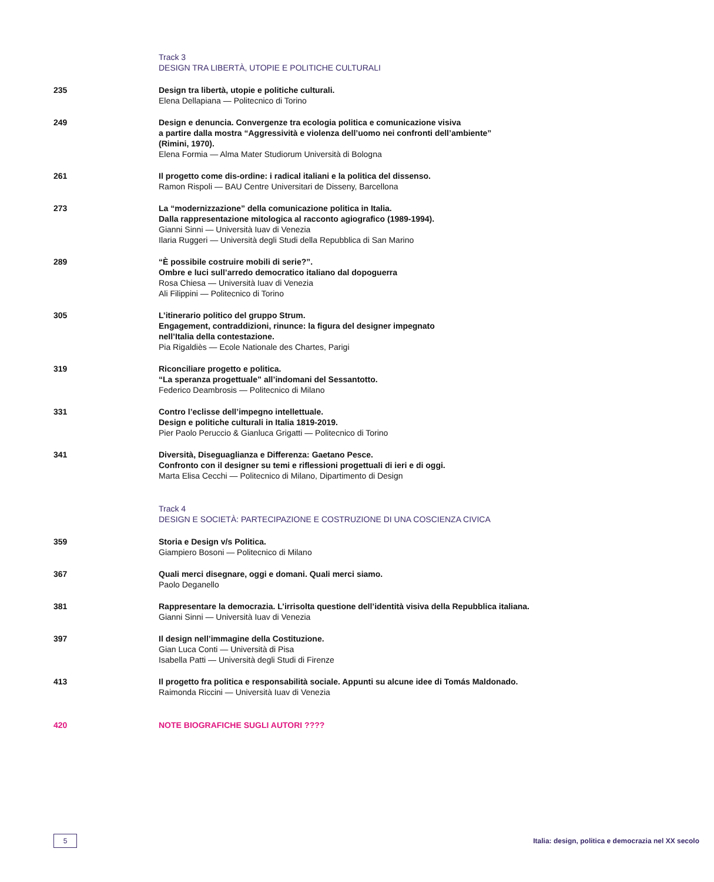Track 3
DESIGN TRA LIBERTÀ, UTOPIE E POLITICHE CULTURALI
235 Design tra libertà, utopie e politiche culturali.
Elena Dellapiana — Politecnico di Torino
249 Design e denuncia. Convergenze tra ecologia politica e comunicazione visiva
a partire dalla mostra “Aggressività e violenza dell’uomo nei confronti dell’ambiente”
(Rimini, 1970).
Elena Formia — Alma Mater Studiorum Università di Bologna
261 Il progetto come dis-ordine: i radical italiani e la politica del dissenso.
Ramon Rispoli — BAU Centre Universitari de Disseny, Barcellona
273 La “modernizzazione” della comunicazione politica in Italia.
Dalla rappresentazione mitologica al racconto agiografico (1989-1994).
Gianni Sinni — Università Iuav di Venezia
Ilaria Ruggeri — Università degli Studi della Repubblica di San Marino
289 “È possibile costruire mobili di serie?”.
Ombre e luci sull’arredo democratico italiano dal dopoguerra
Rosa Chiesa — Università Iuav di Venezia
Ali Filippini — Politecnico di Torino
305 L’itinerario politico del gruppo Strum.
Engagement, contraddizioni, rinunce: la figura del designer impegnato
nell’Italia della contestazione.
Pia Rigaldiès — Ecole Nationale des Chartes, Parigi
319 Riconciliare progetto e politica.
“La speranza progettuale” all’indomani del Sessantotto.
Federico Deambrosis — Politecnico di Milano
331 Contro l’eclisse dell’impegno intellettuale.
Design e politiche culturali in Italia 1819-2019.
Pier Paolo Peruccio & Gianluca Grigatti — Politecnico di Torino
341 Diversità, Diseguaglianza e Differenza: Gaetano Pesce.
Confronto con il designer su temi e riflessioni progettuali di ieri e di oggi.
Marta Elisa Cecchi — Politecnico di Milano, Dipartimento di Design
Track 4
DESIGN E SOCIETÀ: PARTECIPAZIONE E COSTRUZIONE DI UNA COSCIENZA CIVICA
359 Storia e Design v/s Politica.
Giampiero Bosoni — Politecnico di Milano
367 Quali merci disegnare, oggi e domani. Quali merci siamo.
Paolo Deganello
381 Rappresentare la democrazia. L’irrisolta questione dell’identità visiva della Repubblica italiana.
Gianni Sinni — Università Iuav di Venezia
397 Il design nell’immagine della Costituzione.
Gian Luca Conti — Università di Pisa
Isabella Patti — Università degli Studi di Firenze
413 Il progetto fra politica e responsabilità sociale. Appunti su alcune idee di Tomás Maldonado.
Raimonda Riccini — Università Iuav di Venezia
420 NOTE BIOGRAFICHE SUGLI AUTORI ????
5
Italia: design, politica e democrazia nel XX secolo